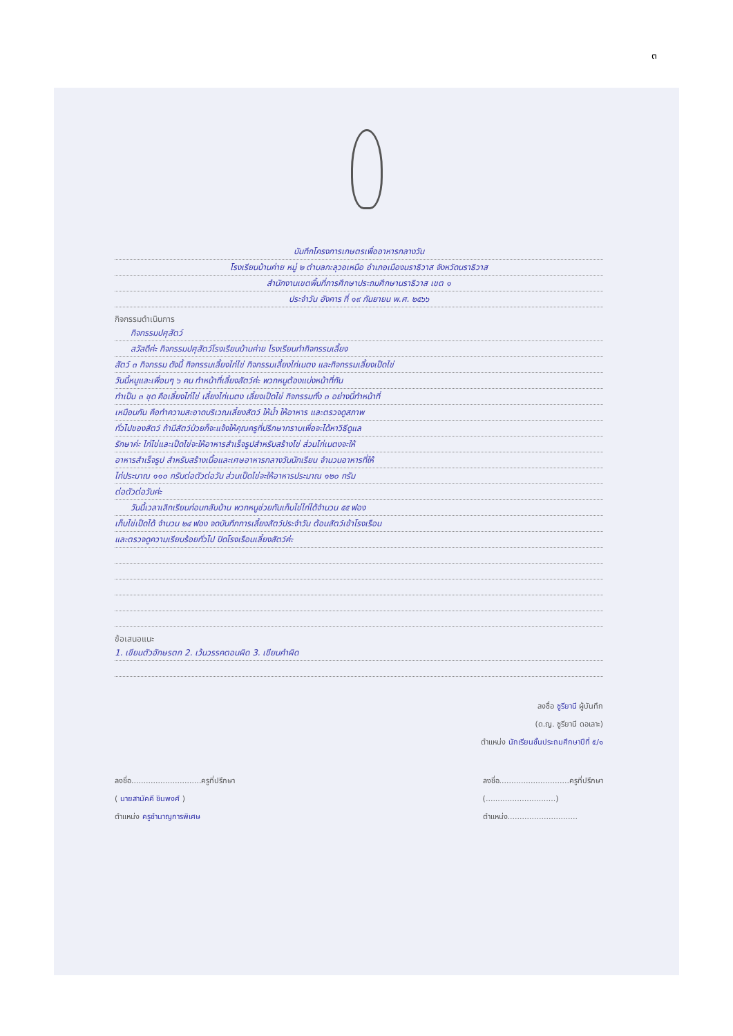๓
บันทึกโครงการเกษตรเพื่ออาหารกลางวัน
โรงเรียนบ้านค่าย หมู่ ๒ ตำบลกะลุวอเหนือ อำเภอเมืองนราธิวาส จังหวัดนราธิวาส
สำนักงานเขตพื้นที่การศึกษาประถมศึกษานราธิวาส เขต ๑
ประจำวัน อังคาร ที่ ๑๙ กันยายน พ.ศ. ๒๕๖๖
กิจกรรมดำเนินการ
กิจกรรมปศุสัตว์
สวัสดีค่ะ กิจกรรมปศุสัตว์โรงเรียนบ้านค่าย โรงเรียนทำกิจกรรมเลี้ยง
สัตว์ ๓ กิจกรรม ดังนี้ กิจกรรมเลี้ยงไก่ไข่ กิจกรรมเลี้ยงไก่เนตง และกิจกรรมเลี้ยงเป็ดไข่
วันนี้หนูและเพื่อนๆ ๖ คน ทำหน้าที่เลี้ยงสัตว์ค่ะ พวกหนูต้องแบ่งหน้าที่กัน
ทำเป็น ๓ ชุด คือเลี้ยงไก่ไข่ เลี้ยงไก่เนตง เลี้ยงเป็ดไข่ กิจกรรมทั้ง ๓ อย่างนี้ทำหน้าที่
เหมือนกัน คือทำความสะอาดบริเวณเลี้ยงสัตว์ ให้น้ำ ให้อาหาร และตรวจดูสภาพ
ทั่วไปของสัตว์ ถ้ามีสัตว์ป่วยก็จะแจ้งให้คุณครูที่ปรึกษาทราบเพื่อจะได้หาวิธีดูแล
รักษาค่ะ ไก่ไข่และเป็ดไข่จะให้อาหารสำเร็จรูปสำหรับสร้างไข่ ส่วนไก่เนตงจะให้
อาหารสำเร็จรูป สำหรับสร้างเนื้อและเศษอาหารกลางวันนักเรียน จำนวนอาหารที่ให้
ไก่ประมาณ ๑๑๐ กรัมต่อตัวต่อวัน ส่วนเป็ดไข่จะให้อาหารประมาณ ๑๒๐ กรัม
ต่อตัวต่อวันค่ะ
วันนี้เวลาเลิกเรียนก่อนกลับบ้าน พวกหนูช่วยกันเก็บไข่ไก่ได้จำนวน ๕๕ ฟอง
เก็บไข่เป็ดได้ จำนวน ๒๔ ฟอง จดบันทึกการเลี้ยงสัตว์ประจำวัน ต้อนสัตว์เข้าโรงเรือน
และตรวจดูความเรียบร้อยทั่วไป ปิดโรงเรือนเลี้ยงสัตว์ค่ะ
ข้อเสนอแนะ
1. เขียนตัวอักษรตก 2. เว้นวรรคตอนผิด 3. เขียนคำผิด
ลงชื่อ ซูรียานี ผู้บันทึก
(ด.ญ. ซูรียานี ดอเลาะ)
ตำแหน่ง นักเรียนชั้นประถมศึกษาปีที่ ๕/๑
ลงชื่อ.............................ครูที่ปรึกษา
( นายสามัคคี ชินพงศ์ )
ตำแหน่ง ครูชำนาญการพิเศษ
ลงชื่อ.............................ครูที่ปรึกษา
(.............................)
ตำแหน่ง.............................